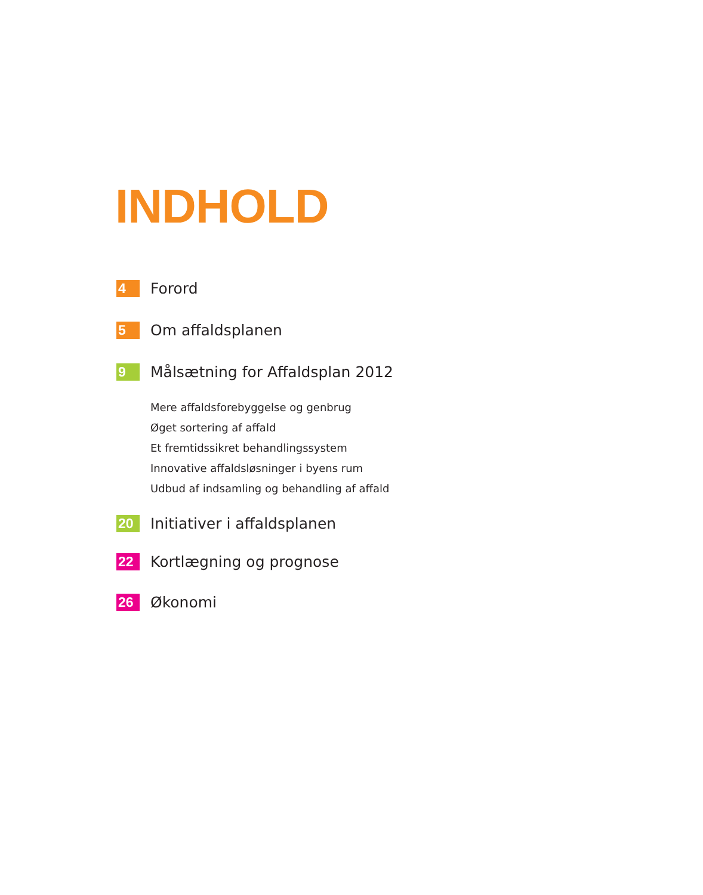INDHOLD
4 Forord
5 Om affaldsplanen
9 Målsætning for Affaldsplan 2012
Mere affaldsforebyggelse og genbrug
Øget sortering af affald
Et fremtidssikret behandlingssystem
Innovative affaldsløsninger i byens rum
Udbud af indsamling og behandling af affald
20 Initiativer i affaldsplanen
22 Kortlægning og prognose
26 Økonomi